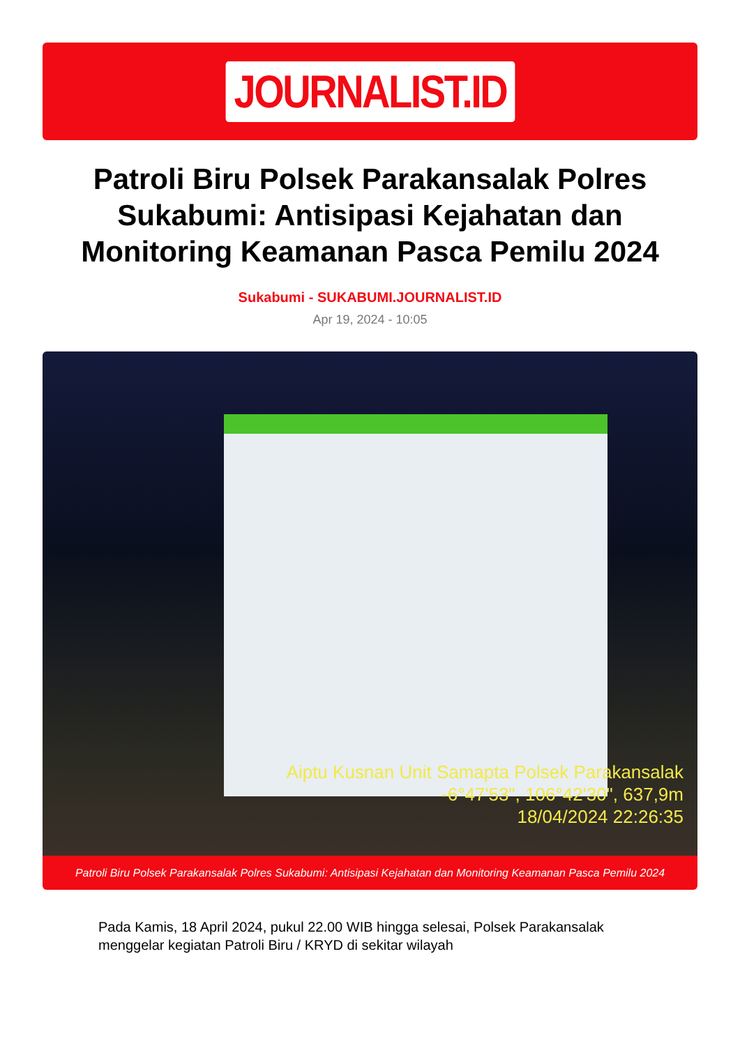JOURNALIST.ID
Patroli Biru Polsek Parakansalak Polres Sukabumi: Antisipasi Kejahatan dan Monitoring Keamanan Pasca Pemilu 2024
Sukabumi - SUKABUMI.JOURNALIST.ID
Apr 19, 2024 - 10:05
Aiptu Kusnan Unit Samapta Polsek Parakansalak
-6°47'53", 106°42'30", 637,9m
18/04/2024 22:26:35
Patroli Biru Polsek Parakansalak Polres Sukabumi: Antisipasi Kejahatan dan Monitoring Keamanan Pasca Pemilu 2024
Pada Kamis, 18 April 2024, pukul 22.00 WIB hingga selesai, Polsek Parakansalak menggelar kegiatan Patroli Biru / KRYD di sekitar wilayah